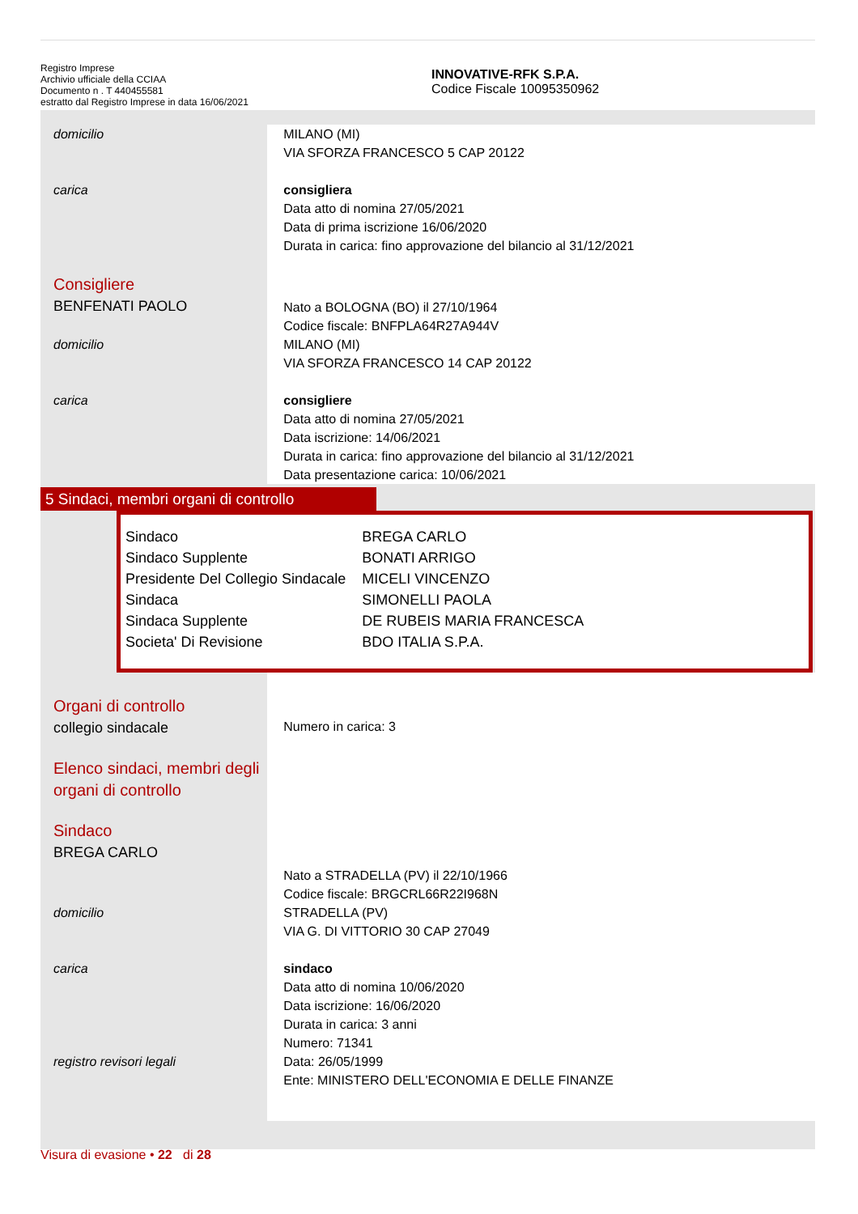Registro Imprese
Archivio ufficiale della CCIAA
Documento n . T 440455581
estratto dal Registro Imprese in data 16/06/2021
INNOVATIVE-RFK S.P.A.
Codice Fiscale 10095350962
domicilio MILANO (MI)
VIA SFORZA FRANCESCO 5 CAP 20122
carica consigliera
Data atto di nomina 27/05/2021
Data di prima iscrizione 16/06/2020
Durata in carica: fino approvazione del bilancio al 31/12/2021
Consigliere
BENFENATI PAOLO
Nato a BOLOGNA (BO) il 27/10/1964
Codice fiscale: BNFPLA64R27A944V
domicilio MILANO (MI)
VIA SFORZA FRANCESCO 14 CAP 20122
carica consigliere
Data atto di nomina 27/05/2021
Data iscrizione: 14/06/2021
Durata in carica: fino approvazione del bilancio al 31/12/2021
Data presentazione carica: 10/06/2021
5 Sindaci, membri organi di controllo
| Sindaco | BREGA CARLO |
| Sindaco Supplente | BONATI ARRIGO |
| Presidente Del Collegio Sindacale | MICELI VINCENZO |
| Sindaca | SIMONELLI PAOLA |
| Sindaca Supplente | DE RUBEIS MARIA FRANCESCA |
| Societa' Di Revisione | BDO ITALIA S.P.A. |
Organi di controllo
collegio sindacale
Elenco sindaci, membri degli organi di controllo
Sindaco
BREGA CARLO
Numero in carica: 3
Nato a STRADELLA (PV) il 22/10/1966
Codice fiscale: BRGCRL66R22I968N
domicilio STRADELLA (PV)
VIA G. DI VITTORIO 30 CAP 27049
carica
registro revisori legali
sindaco
Data atto di nomina 10/06/2020
Data iscrizione: 16/06/2020
Durata in carica: 3 anni
Numero: 71341
Data: 26/05/1999
Ente: MINISTERO DELL'ECONOMIA E DELLE FINANZE
Visura di evasione • 22 di 28